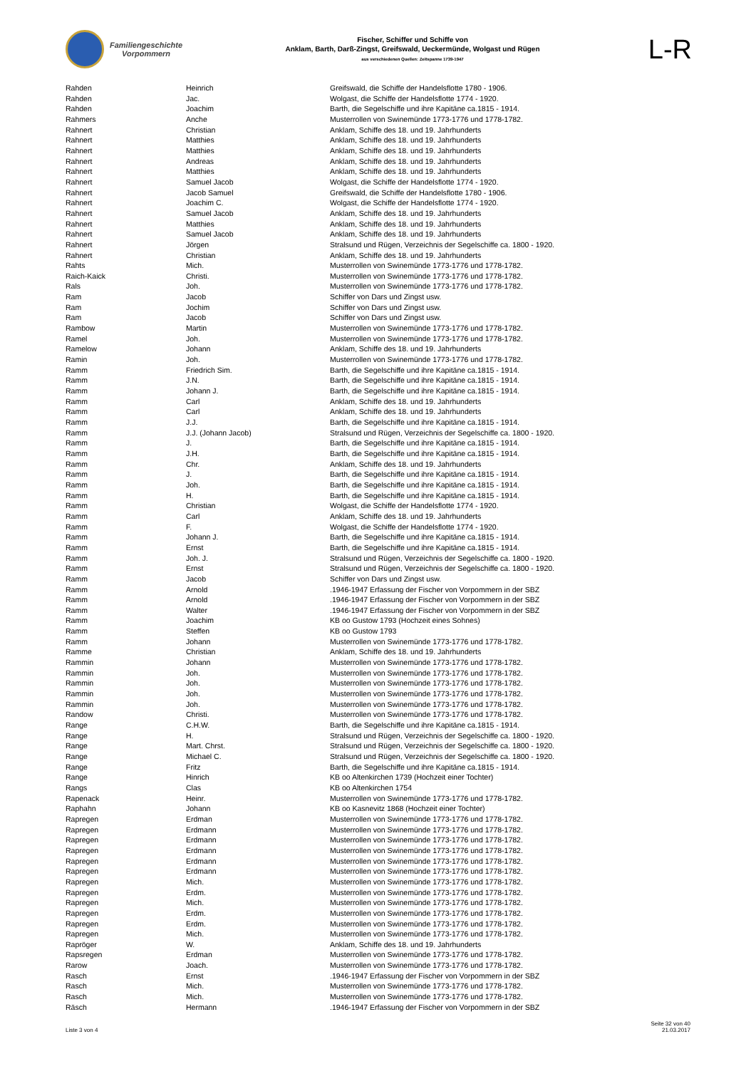Familiengeschichte
Vorpommern
Fischer, Schiffer und Schiffe von
Anklam, Barth, Darß-Zingst, Greifswald, Ueckermünde, Wolgast und Rügen
aus verschiedenen Quellen: Zeitspanne 1739-1947
L-R
| Rahden | Heinrich | Greifswald, die Schiffe der Handelsflotte 1780 - 1906. |
| Rahden | Jac. | Wolgast, die Schiffe der Handelsflotte 1774 - 1920. |
| Rahden | Joachim | Barth, die Segelschiffe und ihre Kapitäne ca.1815 - 1914. |
| Rahmers | Anche | Musterrollen von Swinemünde 1773-1776 und 1778-1782. |
| Rahnert | Christian | Anklam, Schiffe des 18. und 19. Jahrhunderts |
| Rahnert | Matthies | Anklam, Schiffe des 18. und 19. Jahrhunderts |
| Rahnert | Matthies | Anklam, Schiffe des 18. und 19. Jahrhunderts |
| Rahnert | Andreas | Anklam, Schiffe des 18. und 19. Jahrhunderts |
| Rahnert | Matthies | Anklam, Schiffe des 18. und 19. Jahrhunderts |
| Rahnert | Samuel Jacob | Wolgast, die Schiffe der Handelsflotte 1774 - 1920. |
| Rahnert | Jacob Samuel | Greifswald, die Schiffe der Handelsflotte 1780 - 1906. |
| Rahnert | Joachim C. | Wolgast, die Schiffe der Handelsflotte 1774 - 1920. |
| Rahnert | Samuel Jacob | Anklam, Schiffe des 18. und 19. Jahrhunderts |
| Rahnert | Matthies | Anklam, Schiffe des 18. und 19. Jahrhunderts |
| Rahnert | Samuel Jacob | Anklam, Schiffe des 18. und 19. Jahrhunderts |
| Rahnert | Jörgen | Stralsund und Rügen, Verzeichnis der Segelschiffe ca. 1800 - 1920. |
| Rahnert | Christian | Anklam, Schiffe des 18. und 19. Jahrhunderts |
| Rahts | Mich. | Musterrollen von Swinemünde 1773-1776 und 1778-1782. |
| Raich-Kaick | Christi. | Musterrollen von Swinemünde 1773-1776 und 1778-1782. |
| Rals | Joh. | Musterrollen von Swinemünde 1773-1776 und 1778-1782. |
| Ram | Jacob | Schiffer von Dars und Zingst usw. |
| Ram | Jochim | Schiffer von Dars und Zingst usw. |
| Ram | Jacob | Schiffer von Dars und Zingst usw. |
| Rambow | Martin | Musterrollen von Swinemünde 1773-1776 und 1778-1782. |
| Ramel | Joh. | Musterrollen von Swinemünde 1773-1776 und 1778-1782. |
| Ramelow | Johann | Anklam, Schiffe des 18. und 19. Jahrhunderts |
| Ramin | Joh. | Musterrollen von Swinemünde 1773-1776 und 1778-1782. |
| Ramm | Friedrich Sim. | Barth, die Segelschiffe und ihre Kapitäne ca.1815 - 1914. |
| Ramm | J.N. | Barth, die Segelschiffe und ihre Kapitäne ca.1815 - 1914. |
| Ramm | Johann J. | Barth, die Segelschiffe und ihre Kapitäne ca.1815 - 1914. |
| Ramm | Carl | Anklam, Schiffe des 18. und 19. Jahrhunderts |
| Ramm | Carl | Anklam, Schiffe des 18. und 19. Jahrhunderts |
| Ramm | J.J. | Barth, die Segelschiffe und ihre Kapitäne ca.1815 - 1914. |
| Ramm | J.J. (Johann Jacob) | Stralsund und Rügen, Verzeichnis der Segelschiffe ca. 1800 - 1920. |
| Ramm | J. | Barth, die Segelschiffe und ihre Kapitäne ca.1815 - 1914. |
| Ramm | J.H. | Barth, die Segelschiffe und ihre Kapitäne ca.1815 - 1914. |
| Ramm | Chr. | Anklam, Schiffe des 18. und 19. Jahrhunderts |
| Ramm | J. | Barth, die Segelschiffe und ihre Kapitäne ca.1815 - 1914. |
| Ramm | Joh. | Barth, die Segelschiffe und ihre Kapitäne ca.1815 - 1914. |
| Ramm | H. | Barth, die Segelschiffe und ihre Kapitäne ca.1815 - 1914. |
| Ramm | Christian | Wolgast, die Schiffe der Handelsflotte 1774 - 1920. |
| Ramm | Carl | Anklam, Schiffe des 18. und 19. Jahrhunderts |
| Ramm | F. | Wolgast, die Schiffe der Handelsflotte 1774 - 1920. |
| Ramm | Johann J. | Barth, die Segelschiffe und ihre Kapitäne ca.1815 - 1914. |
| Ramm | Ernst | Barth, die Segelschiffe und ihre Kapitäne ca.1815 - 1914. |
| Ramm | Joh. J. | Stralsund und Rügen, Verzeichnis der Segelschiffe ca. 1800 - 1920. |
| Ramm | Ernst | Stralsund und Rügen, Verzeichnis der Segelschiffe ca. 1800 - 1920. |
| Ramm | Jacob | Schiffer von Dars und Zingst usw. |
| Ramm | Arnold | .1946-1947 Erfassung der Fischer von Vorpommern in der SBZ |
| Ramm | Arnold | .1946-1947 Erfassung der Fischer von Vorpommern in der SBZ |
| Ramm | Walter | .1946-1947 Erfassung der Fischer von Vorpommern in der SBZ |
| Ramm | Joachim | KB oo Gustow 1793 (Hochzeit eines Sohnes) |
| Ramm | Steffen | KB oo Gustow 1793 |
| Ramm | Johann | Musterrollen von Swinemünde 1773-1776 und 1778-1782. |
| Ramme | Christian | Anklam, Schiffe des 18. und 19. Jahrhunderts |
| Rammin | Johann | Musterrollen von Swinemünde 1773-1776 und 1778-1782. |
| Rammin | Joh. | Musterrollen von Swinemünde 1773-1776 und 1778-1782. |
| Rammin | Joh. | Musterrollen von Swinemünde 1773-1776 und 1778-1782. |
| Rammin | Joh. | Musterrollen von Swinemünde 1773-1776 und 1778-1782. |
| Rammin | Joh. | Musterrollen von Swinemünde 1773-1776 und 1778-1782. |
| Randow | Christi. | Musterrollen von Swinemünde 1773-1776 und 1778-1782. |
| Range | C.H.W. | Barth, die Segelschiffe und ihre Kapitäne ca.1815 - 1914. |
| Range | H. | Stralsund und Rügen, Verzeichnis der Segelschiffe ca. 1800 - 1920. |
| Range | Mart. Chrst. | Stralsund und Rügen, Verzeichnis der Segelschiffe ca. 1800 - 1920. |
| Range | Michael C. | Stralsund und Rügen, Verzeichnis der Segelschiffe ca. 1800 - 1920. |
| Range | Fritz | Barth, die Segelschiffe und ihre Kapitäne ca.1815 - 1914. |
| Range | Hinrich | KB oo Altenkirchen 1739 (Hochzeit einer Tochter) |
| Rangs | Clas | KB oo Altenkirchen 1754 |
| Rapenack | Heinr. | Musterrollen von Swinemünde 1773-1776 und 1778-1782. |
| Raphahn | Johann | KB oo Kasnevitz 1868 (Hochzeit einer Tochter) |
| Rapregen | Erdman | Musterrollen von Swinemünde 1773-1776 und 1778-1782. |
| Rapregen | Erdmann | Musterrollen von Swinemünde 1773-1776 und 1778-1782. |
| Rapregen | Erdmann | Musterrollen von Swinemünde 1773-1776 und 1778-1782. |
| Rapregen | Erdmann | Musterrollen von Swinemünde 1773-1776 und 1778-1782. |
| Rapregen | Erdmann | Musterrollen von Swinemünde 1773-1776 und 1778-1782. |
| Rapregen | Erdmann | Musterrollen von Swinemünde 1773-1776 und 1778-1782. |
| Rapregen | Mich. | Musterrollen von Swinemünde 1773-1776 und 1778-1782. |
| Rapregen | Erdm. | Musterrollen von Swinemünde 1773-1776 und 1778-1782. |
| Rapregen | Mich. | Musterrollen von Swinemünde 1773-1776 und 1778-1782. |
| Rapregen | Erdm. | Musterrollen von Swinemünde 1773-1776 und 1778-1782. |
| Rapregen | Erdm. | Musterrollen von Swinemünde 1773-1776 und 1778-1782. |
| Rapregen | Mich. | Musterrollen von Swinemünde 1773-1776 und 1778-1782. |
| Rapröger | W. | Anklam, Schiffe des 18. und 19. Jahrhunderts |
| Rapsregen | Erdman | Musterrollen von Swinemünde 1773-1776 und 1778-1782. |
| Rarow | Joach. | Musterrollen von Swinemünde 1773-1776 und 1778-1782. |
| Rasch | Ernst | .1946-1947 Erfassung der Fischer von Vorpommern in der SBZ |
| Rasch | Mich. | Musterrollen von Swinemünde 1773-1776 und 1778-1782. |
| Rasch | Mich. | Musterrollen von Swinemünde 1773-1776 und 1778-1782. |
| Räsch | Hermann | .1946-1947 Erfassung der Fischer von Vorpommern in der SBZ |
Liste 3 von 4
Seite 32 von 40
21.03.2017